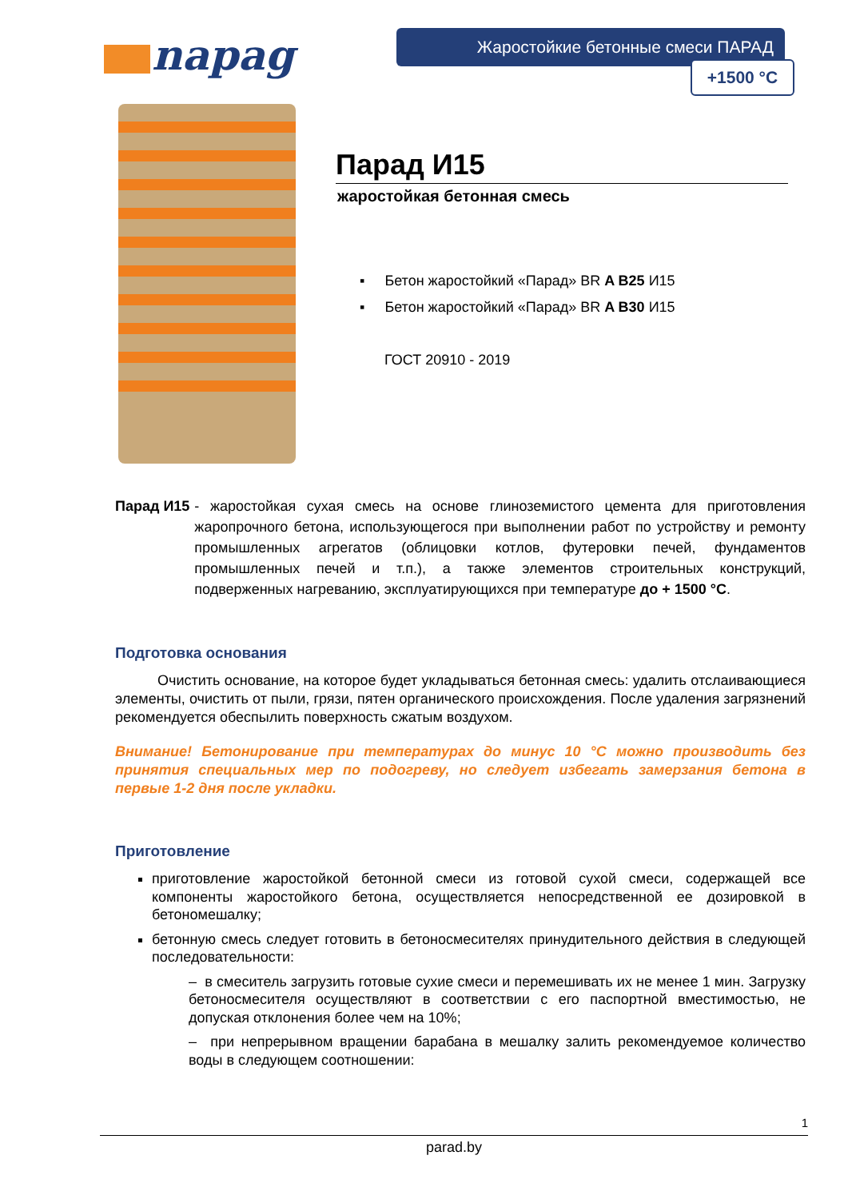napag Жаростойкие бетонные смеси ПАРАД
+1500 °C
Парад И15
жаростойкая бетонная смесь
▪ Бетон жаростойкий «Парад» BR A B25 И15
▪ Бетон жаростойкий «Парад» BR A B30 И15
ГОСТ 20910 - 2019
Парад И15
- жаростойкая сухая смесь на основе глиноземистого цемента для приготовления жаропрочного бетона, использующегося при выполнении работ по устройству и ремонту промышленных агрегатов (облицовки котлов, футеровки печей, фундаментов промышленных печей и т.п.), а также элементов строительных конструкций, подверженных нагреванию, эксплуатирующихся при температуре до + 1500 °С.
Подготовка основания
Очистить основание, на которое будет укладываться бетонная смесь: удалить отслаивающиеся элементы, очистить от пыли, грязи, пятен органического происхождения. После удаления загрязнений рекомендуется обеспылить поверхность сжатым воздухом.
Внимание! Бетонирование при температурах до минус 10 °С можно производить без принятия специальных мер по подогреву, но следует избегать замерзания бетона в первые 1-2 дня после укладки.
Приготовление
приготовление жаростойкой бетонной смеси из готовой сухой смеси, содержащей все компоненты жаростойкого бетона, осуществляется непосредственной ее дозировкой в бетономешалку;
бетонную смесь следует готовить в бетоносмесителях принудительного действия в следующей последовательности:
– в смеситель загрузить готовые сухие смеси и перемешивать их не менее 1 мин. Загрузку бетоносмесителя осуществляют в соответствии с его паспортной вместимостью, не допуская отклонения более чем на 10%;
– при непрерывном вращении барабана в мешалку залить рекомендуемое количество воды в следующем соотношении:
1
parad.by